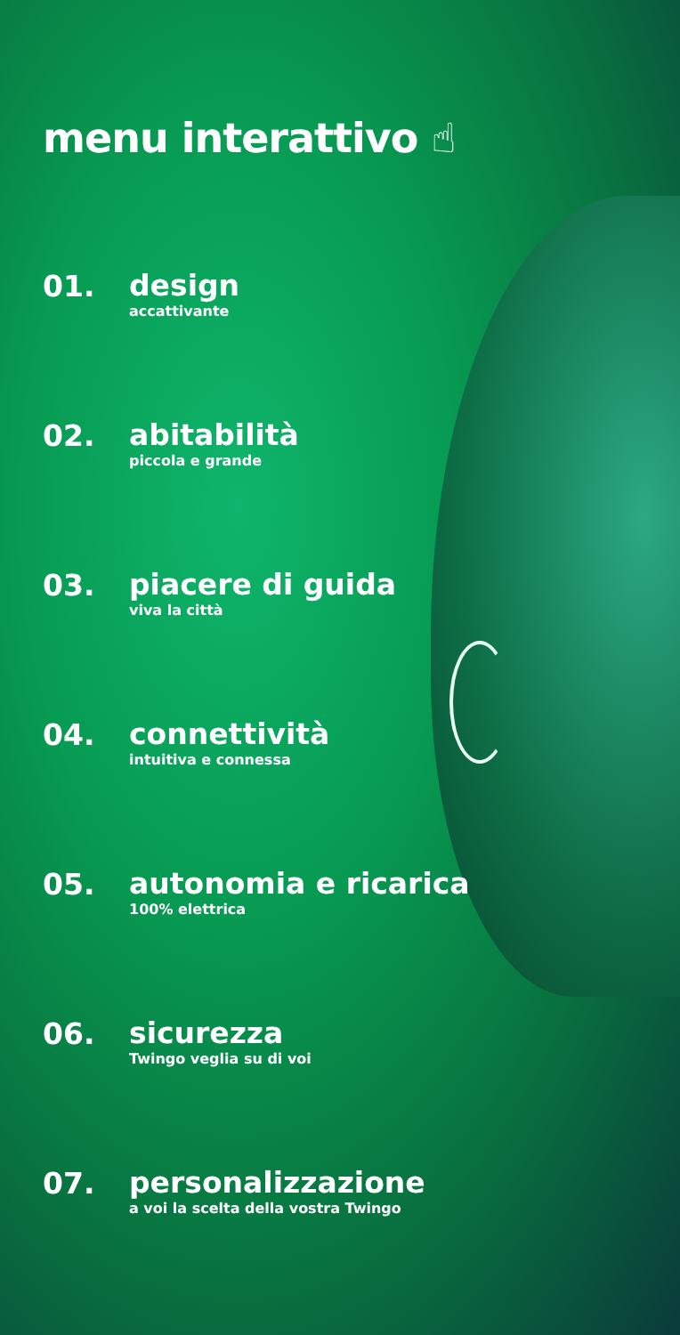menu interattivo ☝
01.
design
accattivante
02.
abitabilità
piccola e grande
03.
piacere di guida
viva la città
04.
connettività
intuitiva e connessa
05.
autonomia e ricarica
100% elettrica
06.
sicurezza
Twingo veglia su di voi
07.
personalizzazione
a voi la scelta della vostra Twingo